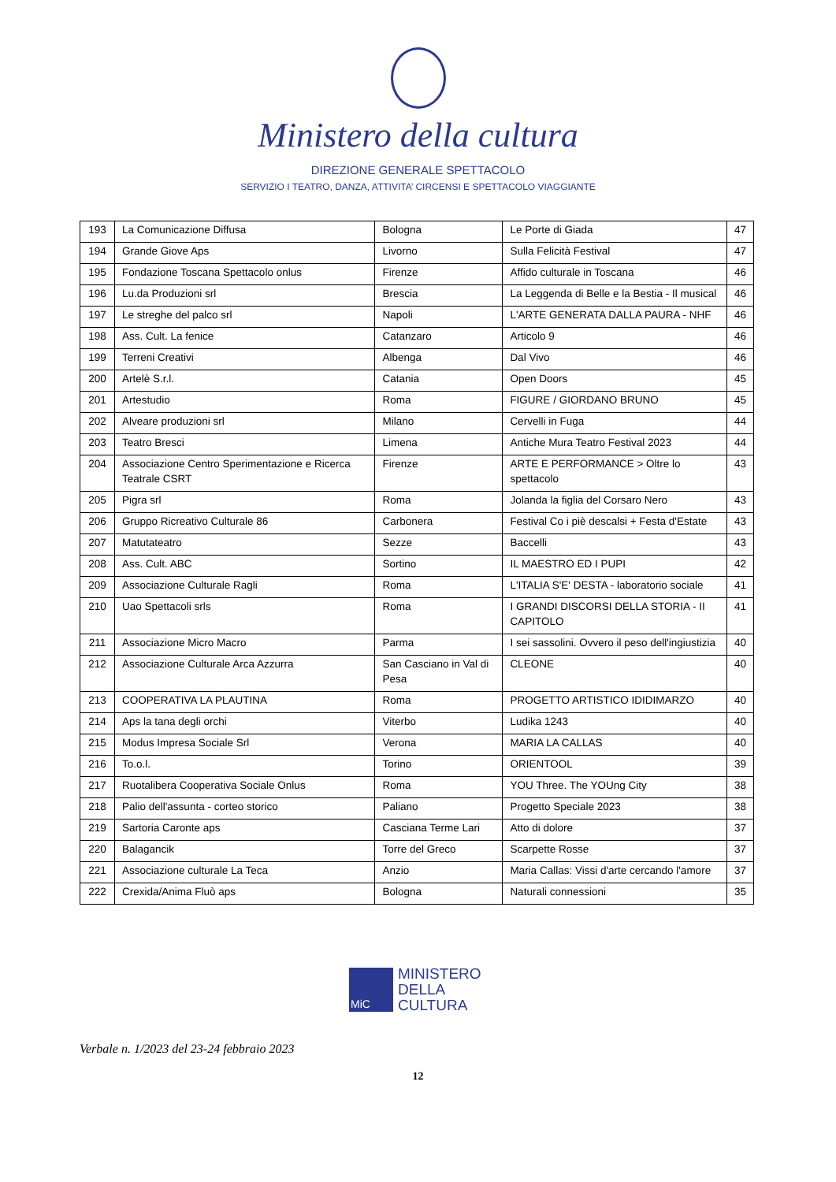Ministero della cultura
DIREZIONE GENERALE SPETTACOLO
SERVIZIO I TEATRO, DANZA, ATTIVITA’ CIRCENSI E SPETTACOLO VIAGGIANTE
| 193 | La Comunicazione Diffusa | Bologna | Le Porte di Giada | 47 |
| 194 | Grande Giove Aps | Livorno | Sulla Felicità Festival | 47 |
| 195 | Fondazione Toscana Spettacolo onlus | Firenze | Affido culturale in Toscana | 46 |
| 196 | Lu.da Produzioni srl | Brescia | La Leggenda di Belle e la Bestia - Il musical | 46 |
| 197 | Le streghe del palco srl | Napoli | L'ARTE GENERATA DALLA PAURA - NHF | 46 |
| 198 | Ass. Cult. La fenice | Catanzaro | Articolo 9 | 46 |
| 199 | Terreni Creativi | Albenga | Dal Vivo | 46 |
| 200 | Artelè S.r.l. | Catania | Open Doors | 45 |
| 201 | Artestudio | Roma | FIGURE / GIORDANO BRUNO | 45 |
| 202 | Alveare produzioni srl | Milano | Cervelli in Fuga | 44 |
| 203 | Teatro Bresci | Limena | Antiche Mura Teatro Festival 2023 | 44 |
| 204 | Associazione Centro Sperimentazione e Ricerca Teatrale CSRT | Firenze | ARTE E PERFORMANCE > Oltre lo spettacolo | 43 |
| 205 | Pigra srl | Roma | Jolanda la figlia del Corsaro Nero | 43 |
| 206 | Gruppo Ricreativo Culturale 86 | Carbonera | Festival Co i piè descalsi + Festa d'Estate | 43 |
| 207 | Matutateatro | Sezze | Baccelli | 43 |
| 208 | Ass. Cult. ABC | Sortino | IL MAESTRO ED I PUPI | 42 |
| 209 | Associazione Culturale Ragli | Roma | L'ITALIA S'E' DESTA - laboratorio sociale | 41 |
| 210 | Uao Spettacoli srls | Roma | I GRANDI DISCORSI DELLA STORIA - II CAPITOLO | 41 |
| 211 | Associazione Micro Macro | Parma | I sei sassolini. Ovvero il peso dell'ingiustizia | 40 |
| 212 | Associazione Culturale Arca Azzurra | San Casciano in Val di Pesa | CLEONE | 40 |
| 213 | COOPERATIVA LA PLAUTINA | Roma | PROGETTO ARTISTICO IDIDIMARZO | 40 |
| 214 | Aps la tana degli orchi | Viterbo | Ludika 1243 | 40 |
| 215 | Modus Impresa Sociale Srl | Verona | MARIA LA CALLAS | 40 |
| 216 | To.o.l. | Torino | ORIENTOOL | 39 |
| 217 | Ruotalibera Cooperativa Sociale Onlus | Roma | YOU Three. The YOUng City | 38 |
| 218 | Palio dell'assunta - corteo storico | Paliano | Progetto Speciale 2023 | 38 |
| 219 | Sartoria Caronte aps | Casciana Terme Lari | Atto di dolore | 37 |
| 220 | Balagancik | Torre del Greco | Scarpette Rosse | 37 |
| 221 | Associazione culturale La Teca | Anzio | Maria Callas: Vissi d'arte cercando l'amore | 37 |
| 222 | Crexida/Anima Fluò aps | Bologna | Naturali connessioni | 35 |
MiC
MINISTERO
DELLA
CULTURA
Verbale n. 1/2023 del 23-24 febbraio 2023
12